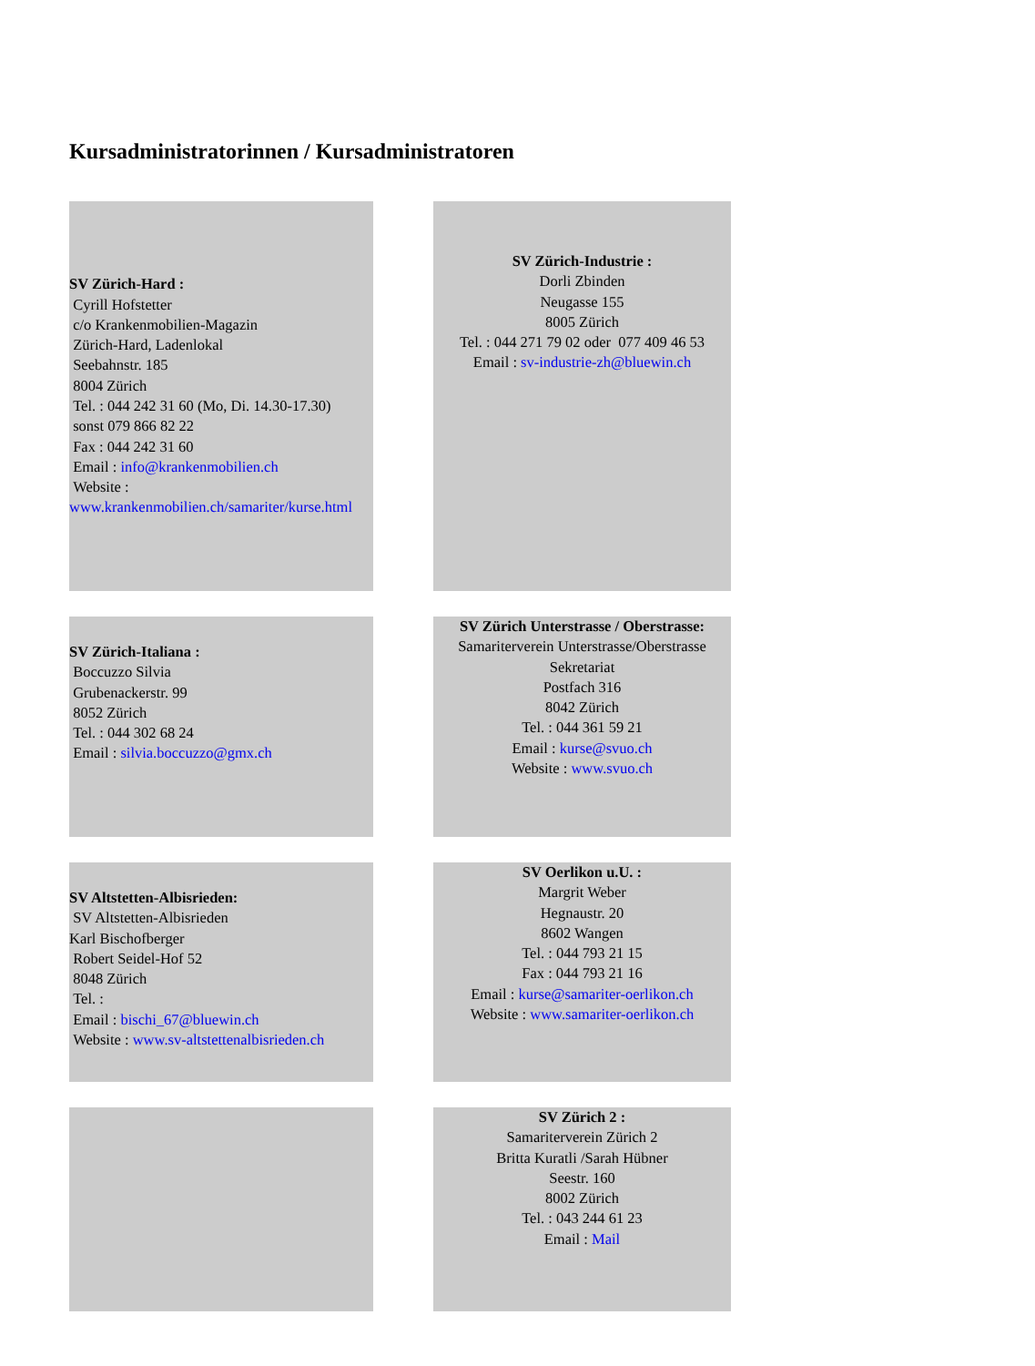Kursadministratorinnen / Kursadministratoren
| SV Zürich-Hard : Cyrill Hofstetter c/o Krankenmobilien-Magazin Zürich-Hard, Ladenlokal Seebahnstr. 185 8004 Zürich Tel. : 044 242 31 60 (Mo, Di. 14.30-17.30) sonst 079 866 82 22 Fax : 044 242 31 60 Email : info@krankenmobilien.ch Website : www.krankenmobilien.ch/samariter/kurse.html | | SV Zürich-Industrie : Dorli Zbinden Neugasse 155 8005 Zürich Tel. : 044 271 79 02 oder 077 409 46 53 Email : sv-industrie-zh@bluewin.ch |
| SV Zürich-Italiana : Boccuzzo Silvia Grubenackerstr. 99 8052 Zürich Tel. : 044 302 68 24 Email : silvia.boccuzzo@gmx.ch | | SV Zürich Unterstrasse / Oberstrasse: Samariterverein Unterstrasse/Oberstrasse Sekretariat Postfach 316 8042 Zürich Tel. : 044 361 59 21 Email : kurse@svuo.ch Website : www.svuo.ch |
| SV Altstetten-Albisrieden: SV Altstetten-Albisrieden Karl Bischofberger Robert Seidel-Hof 52 8048 Zürich Tel. : Email : bischi_67@bluewin.ch Website : www.sv-altstettenalbisrieden.ch | | SV Oerlikon u.U. : Margrit Weber Hegnaustr. 20 8602 Wangen Tel. : 044 793 21 15 Fax : 044 793 21 16 Email : kurse@samariter-oerlikon.ch Website : www.samariter-oerlikon.ch |
| | | SV Zürich 2 : Samariterverein Zürich 2 Britta Kuratli /Sarah Hübner Seestr. 160 8002 Zürich Tel. : 043 244 61 23 Email : Mail |